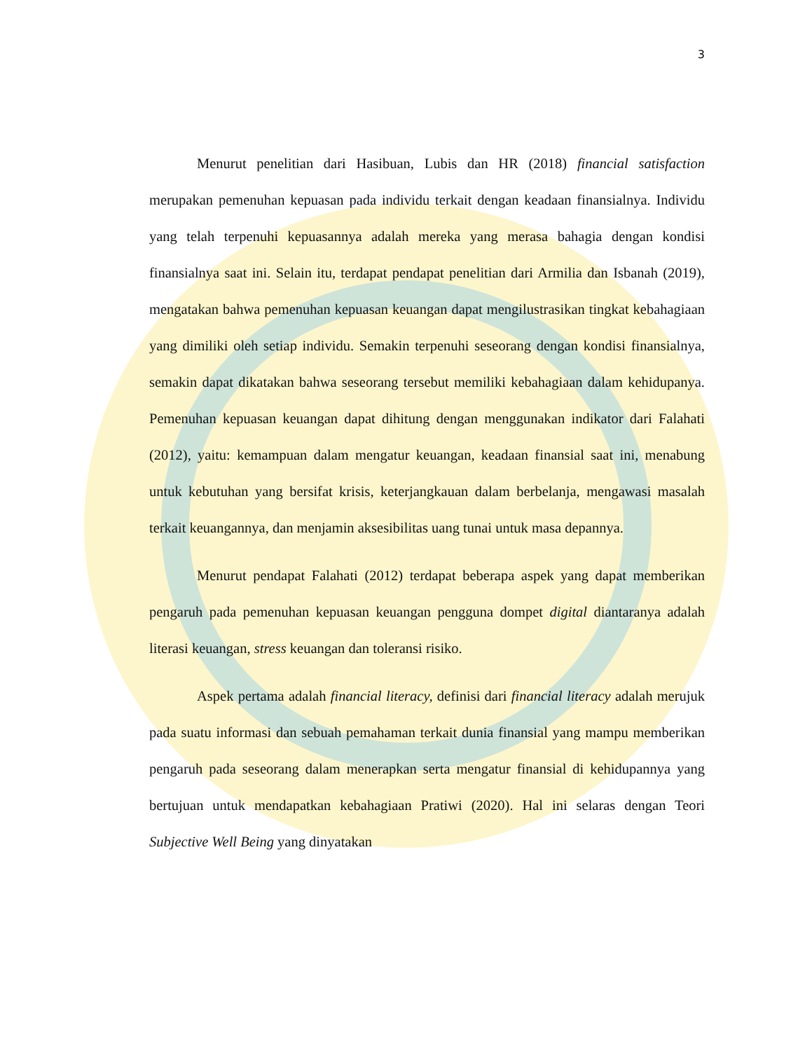3
Menurut penelitian dari Hasibuan, Lubis dan HR (2018) financial satisfaction merupakan pemenuhan kepuasan pada individu terkait dengan keadaan finansialnya. Individu yang telah terpenuhi kepuasannya adalah mereka yang merasa bahagia dengan kondisi finansialnya saat ini. Selain itu, terdapat pendapat penelitian dari Armilia dan Isbanah (2019), mengatakan bahwa pemenuhan kepuasan keuangan dapat mengilustrasikan tingkat kebahagiaan yang dimiliki oleh setiap individu. Semakin terpenuhi seseorang dengan kondisi finansialnya, semakin dapat dikatakan bahwa seseorang tersebut memiliki kebahagiaan dalam kehidupanya. Pemenuhan kepuasan keuangan dapat dihitung dengan menggunakan indikator dari Falahati (2012), yaitu: kemampuan dalam mengatur keuangan, keadaan finansial saat ini, menabung untuk kebutuhan yang bersifat krisis, keterjangkauan dalam berbelanja, mengawasi masalah terkait keuangannya, dan menjamin aksesibilitas uang tunai untuk masa depannya.
Menurut pendapat Falahati (2012) terdapat beberapa aspek yang dapat memberikan pengaruh pada pemenuhan kepuasan keuangan pengguna dompet digital diantaranya adalah literasi keuangan, stress keuangan dan toleransi risiko.
Aspek pertama adalah financial literacy, definisi dari financial literacy adalah merujuk pada suatu informasi dan sebuah pemahaman terkait dunia finansial yang mampu memberikan pengaruh pada seseorang dalam menerapkan serta mengatur finansial di kehidupannya yang bertujuan untuk mendapatkan kebahagiaan Pratiwi (2020). Hal ini selaras dengan Teori Subjective Well Being yang dinyatakan